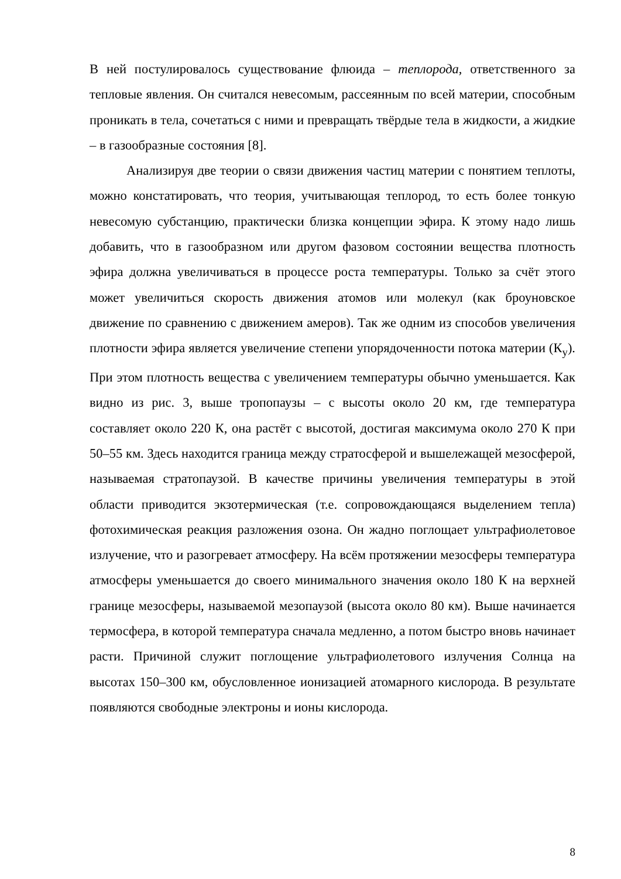В ней постулировалось существование флюида – теплорода, ответственного за тепловые явления. Он считался невесомым, рассеянным по всей материи, способным проникать в тела, сочетаться с ними и превращать твёрдые тела в жидкости, а жидкие – в газообразные состояния [8].
Анализируя две теории о связи движения частиц материи с понятием теплоты, можно констатировать, что теория, учитывающая теплород, то есть более тонкую невесомую субстанцию, практически близка концепции эфира. К этому надо лишь добавить, что в газообразном или другом фазовом состоянии вещества плотность эфира должна увеличиваться в процессе роста температуры. Только за счёт этого может увеличиться скорость движения атомов или молекул (как броуновское движение по сравнению с движением амеров). Так же одним из способов увеличения плотности эфира является увеличение степени упорядоченности потока материи (К<sub>у</sub>). При этом плотность вещества с увеличением температуры обычно уменьшается. Как видно из рис. 3, выше тропопаузы – с высоты около 20 км, где температура составляет около 220 К, она растёт с высотой, достигая максимума около 270 К при 50–55 км. Здесь находится граница между стратосферой и вышележащей мезосферой, называемая стратопаузой. В качестве причины увеличения температуры в этой области приводится экзотермическая (т.е. сопровождающаяся выделением тепла) фотохимическая реакция разложения озона. Он жадно поглощает ультрафиолетовое излучение, что и разогревает атмосферу. На всём протяжении мезосферы температура атмосферы уменьшается до своего минимального значения около 180 К на верхней границе мезосферы, называемой мезопаузой (высота около 80 км). Выше начинается термосфера, в которой температура сначала медленно, а потом быстро вновь начинает расти. Причиной служит поглощение ультрафиолетового излучения Солнца на высотах 150–300 км, обусловленное ионизацией атомарного кислорода. В результате появляются свободные электроны и ионы кислорода.
8